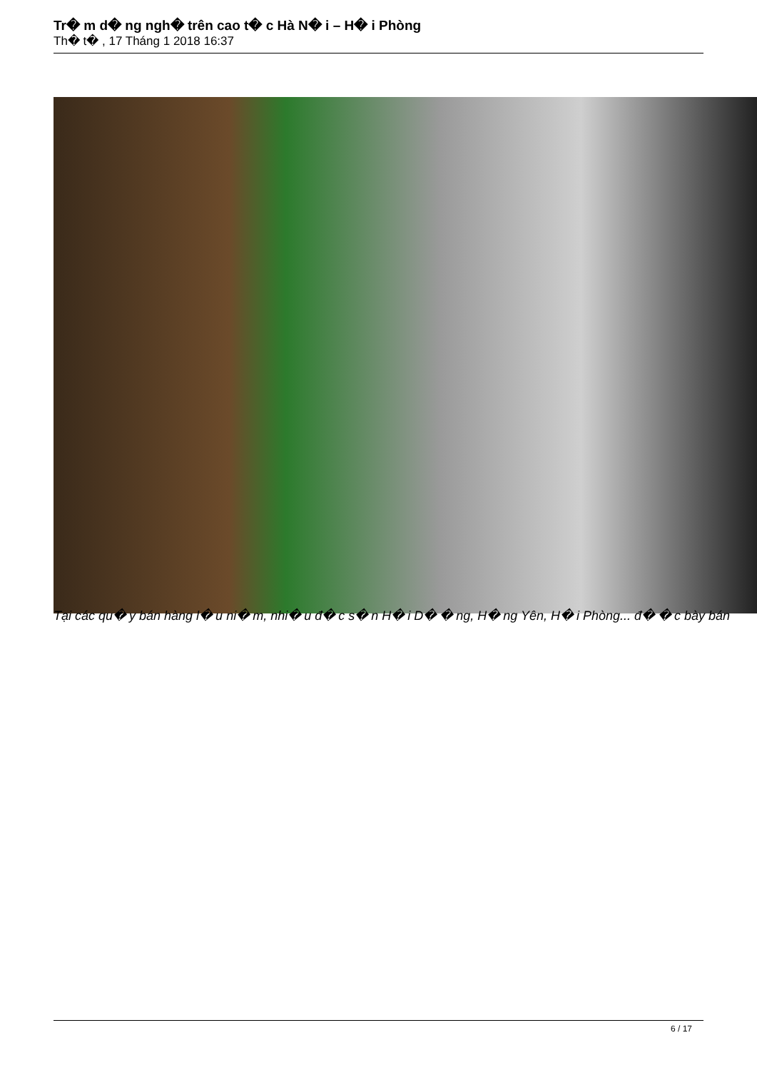Tr� m d� ng ngh� trên cao t� c Hà N� i – H� i Phòng
Th� t� , 17 Tháng 1 2018 16:37
Tại các qu� y bán hàng l� u ni� m, nhi� u đ� c s� n H� i D� � ng, H� ng Yên, H� i Phòng... đ� � c bày bán
6 / 17